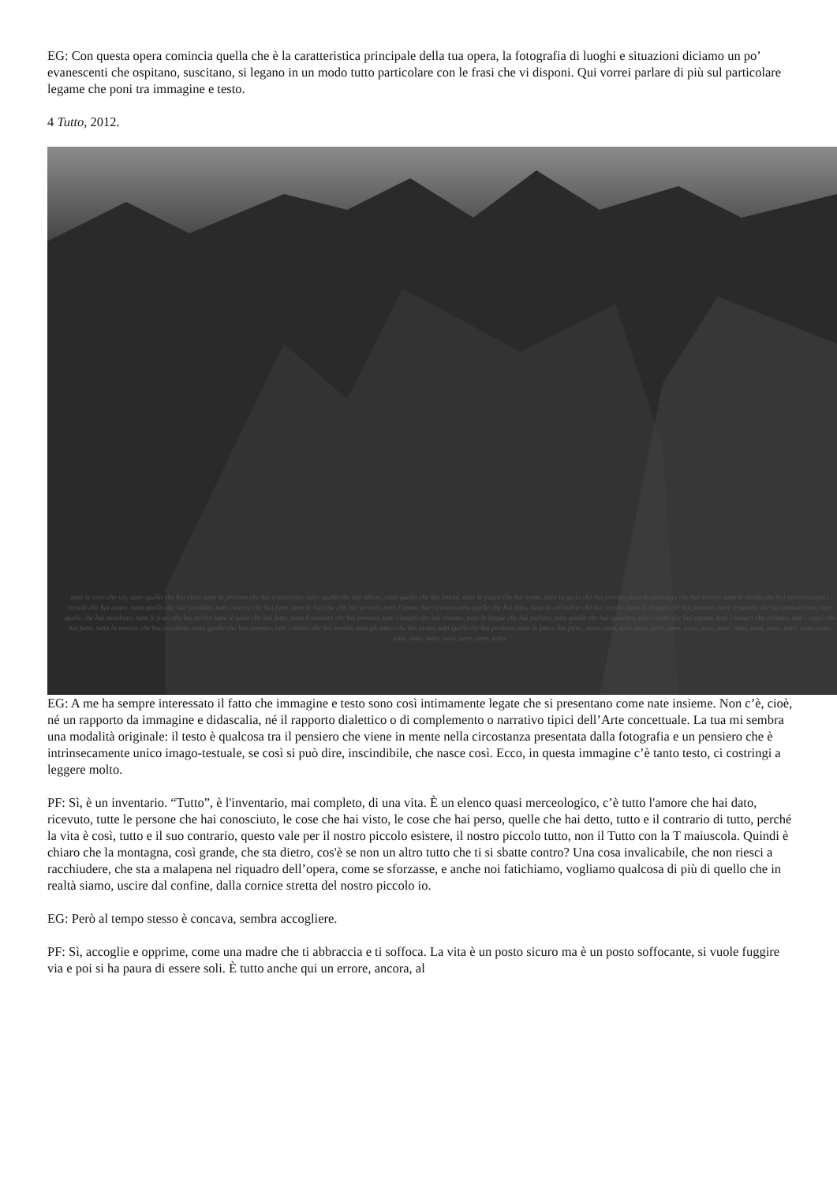EG: Con questa opera comincia quella che è la caratteristica principale della tua opera, la fotografia di luoghi e situazioni diciamo un po’ evanescenti che ospitano, suscitano, si legano in un modo tutto particolare con le frasi che vi disponi. Qui vorrei parlare di più sul particolare legame che poni tra immagine e testo.
4 Tutto, 2012.
tutte le cose che sai, tutto quello che hai visto, tutte le persone che hai conosciuto, tutto quello che hai odiato, tutto quello che hai amato, tutte le paure che hai avuto, tutta la gioia che hai provato,tutta la nostalgia che hai sentito, tutte le strade che hai percorso,tutti i ricordi che hai avuto, tutto quello che hai scordato, tutti i sorrisi che hai fatto, tutte le lacrime che hai versato, tutto l'amore hai ricevuto,tutto quello che hai dato, tutta la solitudine che hai sentito, tutto il disagio che hai provato, tutte le parole che hai pronunciato, tutte quelle che hai ascoltato, tutte le frasi che hai scritto tutto il sesso che hai fatto, tutto il rancore che hai provato, tutti i luoghi che hai visitato, tutte le lingue che hai parlato, tutte quelle che hai ignorato, tutti i nomi che hai saputo, tutti i numeri che contato, tutti i sogni che hai fatto, tutta la musica che hai ascoltato, tutta quella che hai suonato, tutti i dolori che hai sentito, tutti gli amici che hai avuto, tutti quelli che hai perduto, tutta la fatica hai fatto , tutto, tutto, tutto tutto, tutto, tutto, tutto, tutto, tutto, tutto, tutto, tutto, tutto, tutto, tutto, tutto, tutto, tutto, tutto, tutto, tutto, tutto.
EG: A me ha sempre interessato il fatto che immagine e testo sono così intimamente legate che si presentano come nate insieme. Non c’è, cioè, né un rapporto da immagine e didascalia, né il rapporto dialettico o di complemento o narrativo tipici dell’Arte concettuale. La tua mi sembra una modalità originale: il testo è qualcosa tra il pensiero che viene in mente nella circostanza presentata dalla fotografia e un pensiero che è intrinsecamente unico imago-testuale, se così si può dire, inscindibile, che nasce così. Ecco, in questa immagine c’è tanto testo, ci costringi a leggere molto.
PF: Sì, è un inventario. “Tutto”, è l'inventario, mai completo, di una vita. È un elenco quasi merceologico, c’è tutto l'amore che hai dato, ricevuto, tutte le persone che hai conosciuto, le cose che hai visto, le cose che hai perso, quelle che hai detto, tutto e il contrario di tutto, perché la vita è così, tutto e il suo contrario, questo vale per il nostro piccolo esistere, il nostro piccolo tutto, non il Tutto con la T maiuscola. Quindi è chiaro che la montagna, così grande, che sta dietro, cos'è se non un altro tutto che ti si sbatte contro? Una cosa invalicabile, che non riesci a racchiudere, che sta a malapena nel riquadro dell’opera, come se sforzasse, e anche noi fatichiamo, vogliamo qualcosa di più di quello che in realtà siamo, uscire dal confine, dalla cornice stretta del nostro piccolo io.
EG: Però al tempo stesso è concava, sembra accogliere.
PF: Sì, accoglie e opprime, come una madre che ti abbraccia e ti soffoca. La vita è un posto sicuro ma è un posto soffocante, si vuole fuggire via e poi si ha paura di essere soli. È tutto anche qui un errore, ancora, al